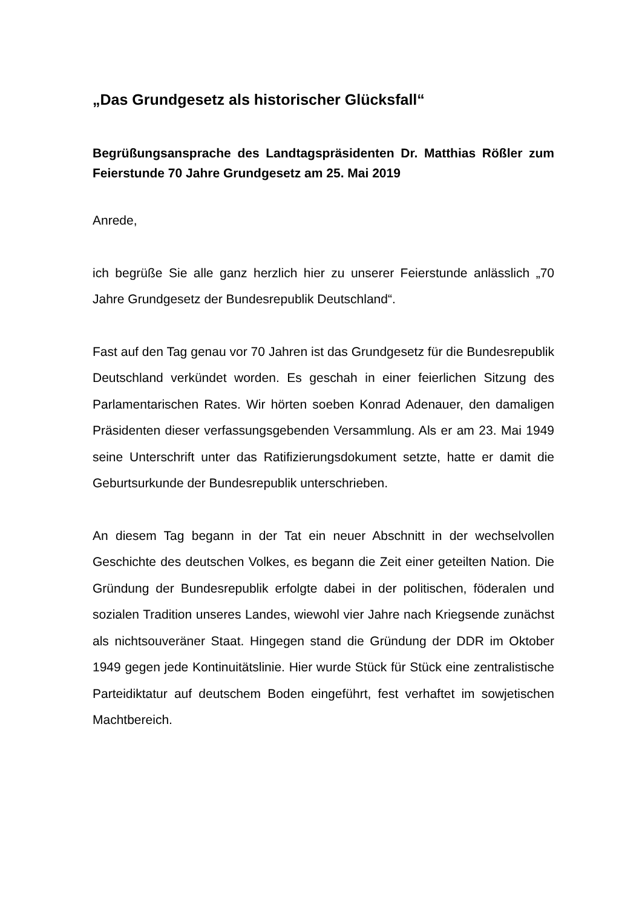„Das Grundgesetz als historischer Glücksfall“
Begrüßungsansprache des Landtagspräsidenten Dr. Matthias Rößler zum Feierstunde 70 Jahre Grundgesetz am 25. Mai 2019
Anrede,
ich begrüße Sie alle ganz herzlich hier zu unserer Feierstunde anlässlich „70 Jahre Grundgesetz der Bundesrepublik Deutschland“.
Fast auf den Tag genau vor 70 Jahren ist das Grundgesetz für die Bundesrepublik Deutschland verkündet worden. Es geschah in einer feierlichen Sitzung des Parlamentarischen Rates. Wir hörten soeben Konrad Adenauer, den damaligen Präsidenten dieser verfassungsgebenden Versammlung. Als er am 23. Mai 1949 seine Unterschrift unter das Ratifizierungsdokument setzte, hatte er damit die Geburtsurkunde der Bundesrepublik unterschrieben.
An diesem Tag begann in der Tat ein neuer Abschnitt in der wechselvollen Geschichte des deutschen Volkes, es begann die Zeit einer geteilten Nation. Die Gründung der Bundesrepublik erfolgte dabei in der politischen, föderalen und sozialen Tradition unseres Landes, wiewohl vier Jahre nach Kriegsende zunächst als nichtsouveräner Staat. Hingegen stand die Gründung der DDR im Oktober 1949 gegen jede Kontinuitätslinie. Hier wurde Stück für Stück eine zentralistische Parteidiktatur auf deutschem Boden eingeführt, fest verhaftet im sowjetischen Machtbereich.